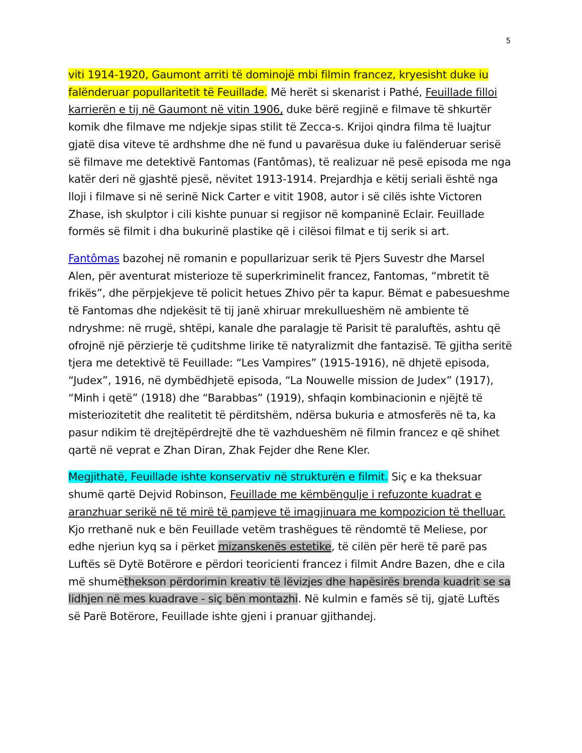5
viti 1914-1920, Gaumont arriti të dominojë mbi filmin francez, kryesisht duke iu falënderuar popullaritetit të Feuillade. Më herët si skenarist i Pathé, Feuillade filloi karrierën e tij në Gaumont në vitin 1906, duke bërë regjinë e filmave të shkurtër komik dhe filmave me ndjekje sipas stilit të Zecca-s. Krijoi qindra filma të luajtur gjatë disa viteve të ardhshme dhe në fund u pavarësua duke iu falënderuar serisë së filmave me detektivë Fantomas (Fantômas), të realizuar në pesë episoda me nga katër deri në gjashtë pjesë, nëvitet 1913-1914. Prejardhja e këtij seriali është nga lloji i filmave si në serinë Nick Carter e vitit 1908, autor i së cilës ishte Victoren Zhase, ish skulptor i cili kishte punuar si regjisor në kompaninë Eclair. Feuillade formës së filmit i dha bukurinë plastike që i cilësoi filmat e tij serik si art.
Fantômas bazohej në romanin e popullarizuar serik të Pjers Suvestr dhe Marsel Alen, për aventurat misterioze të superkriminelit francez, Fantomas, “mbretit të frikës”, dhe përpjekjeve të policit hetues Zhivo për ta kapur. Bëmat e pabesueshme të Fantomas dhe ndjekësit të tij janë xhiruar mrekullueshëm në ambiente të ndryshme: në rrugë, shtëpi, kanale dhe paralagje të Parisit të paraluftës, ashtu që ofrojnë një përzierje të çuditshme lirike të natyralizmit dhe fantazisë. Të gjitha seritë tjera me detektivë të Feuillade: “Les Vampires” (1915-1916), në dhjetë episoda, “Judex”, 1916, në dymbëdhjetë episoda, “La Nouwelle mission de Judex” (1917), “Minh i qetë” (1918) dhe “Barabbas” (1919), shfaqin kombinacionin e njëjtë të misteriozitetit dhe realitetit të përditshëm, ndërsa bukuria e atmosferës në ta, ka pasur ndikim të drejtëpërdrejtë dhe të vazhdueshëm në filmin francez e që shihet qartë në veprat e Zhan Diran, Zhak Fejder dhe Rene Kler.
Megjithatë, Feuillade ishte konservativ në strukturën e filmit. Siç e ka theksuar shumë qartë Dejvid Robinson, Feuillade me këmbëngulje i refuzonte kuadrat e aranzhuar serikë në të mirë të pamjeve të imagjinuara me kompozicion të thelluar. Kjo rrethanë nuk e bën Feuillade vetëm trashëgues të rëndomtë të Meliese, por edhe njeriun kyq sa i përket mizanskenës estetike, të cilën për herë të parë pas Luftës së Dytë Botërore e përdori teoricienti francez i filmit Andre Bazen, dhe e cila më shumëthekson përdorimin kreativ të lëvizjes dhe hapësirës brenda kuadrit se sa lidhjen në mes kuadrave - siç bën montazhi. Në kulmin e famës së tij, gjatë Luftës së Parë Botërore, Feuillade ishte gjeni i pranuar gjithandej.